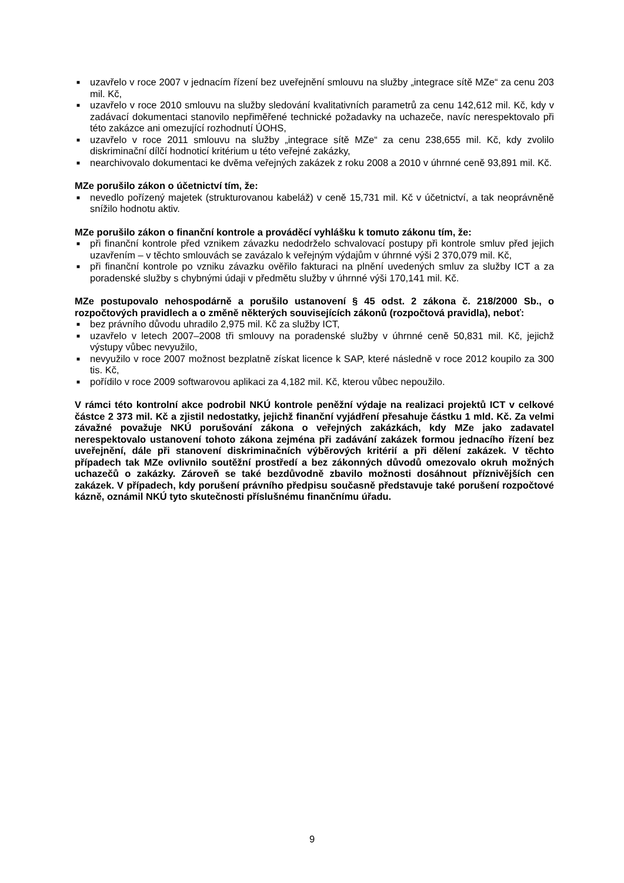■ uzavřelo v roce 2007 v jednacím řízení bez uveřejnění smlouvu na služby „integrace sítě MZe“ za cenu 203 mil. Kč,
■ uzavřelo v roce 2010 smlouvu na služby sledování kvalitativních parametrů za cenu 142,612 mil. Kč, kdy v zadávací dokumentaci stanovilo nepřiměřené technické požadavky na uchazeče, navíc nerespektovalo při této zakázce ani omezující rozhodnutí ÚOHS,
■ uzavřelo v roce 2011 smlouvu na služby „integrace sítě MZe“ za cenu 238,655 mil. Kč, kdy zvolilo diskriminační dílčí hodnoticí kritérium u této veřejné zakázky,
■ nearchivovalo dokumentaci ke dvěma veřejných zakázek z roku 2008 a 2010 v úhrnné ceně 93,891 mil. Kč.
MZe porušilo zákon o účetnictví tím, že:
■ nevedlo pořízený majetek (strukturovanou kabeláž) v ceně 15,731 mil. Kč v účetnictví, a tak neoprávněně snížilo hodnotu aktiv.
MZe porušilo zákon o finanční kontrole a prováděcí vyhlášku k tomuto zákonu tím, že:
■ při finanční kontrole před vznikem závazku nedodrželo schvalovací postupy při kontrole smluv před jejich uzavřením – v těchto smlouvách se zavázalo k veřejným výdajům v úhrnné výši 2 370,079 mil. Kč,
■ při finanční kontrole po vzniku závazku ověřilo fakturaci na plnění uvedených smluv za služby ICT a za poradenské služby s chybnými údaji v předmětu služby v úhrnné výši 170,141 mil. Kč.
MZe postupovalo nehospodárně a porušilo ustanovení § 45 odst. 2 zákona č. 218/2000 Sb., o rozpočtových pravidlech a o změně některých souvisejících zákonů (rozpočtová pravidla), neboť:
■ bez právního důvodu uhradilo 2,975 mil. Kč za služby ICT,
■ uzavřelo v letech 2007–2008 tři smlouvy na poradenské služby v úhrnné ceně 50,831 mil. Kč, jejichž výstupy vůbec nevyužilo,
■ nevyužilo v roce 2007 možnost bezplatně získat licence k SAP, které následně v roce 2012 koupilo za 300 tis. Kč,
■ pořídilo v roce 2009 softwarovou aplikaci za 4,182 mil. Kč, kterou vůbec nepoužilo.
V rámci této kontrolní akce podrobil NKÚ kontrole peněžní výdaje na realizaci projektů ICT v celkové částce 2 373 mil. Kč a zjistil nedostatky, jejichž finanční vyjádření přesahuje částku 1 mld. Kč. Za velmi závažné považuje NKÚ porušování zákona o veřejných zakázkách, kdy MZe jako zadavatel nerespektovalo ustanovení tohoto zákona zejména při zadávání zakázek formou jednacího řízení bez uveřejnění, dále při stanovení diskriminačních výběrových kritérií a při dělení zakázek. V těchto případech tak MZe ovlivnilo soutěžní prostředí a bez zákonných důvodů omezovalo okruh možných uchazečů o zakázky. Zároveň se také bezdůvodně zbavilo možnosti dosáhnout příznivějších cen zakázek. V případech, kdy porušení právního předpisu současně představuje také porušení rozpočtové kázně, oznámil NKÚ tyto skutečnosti příslušnému finančnímu úřadu.
9